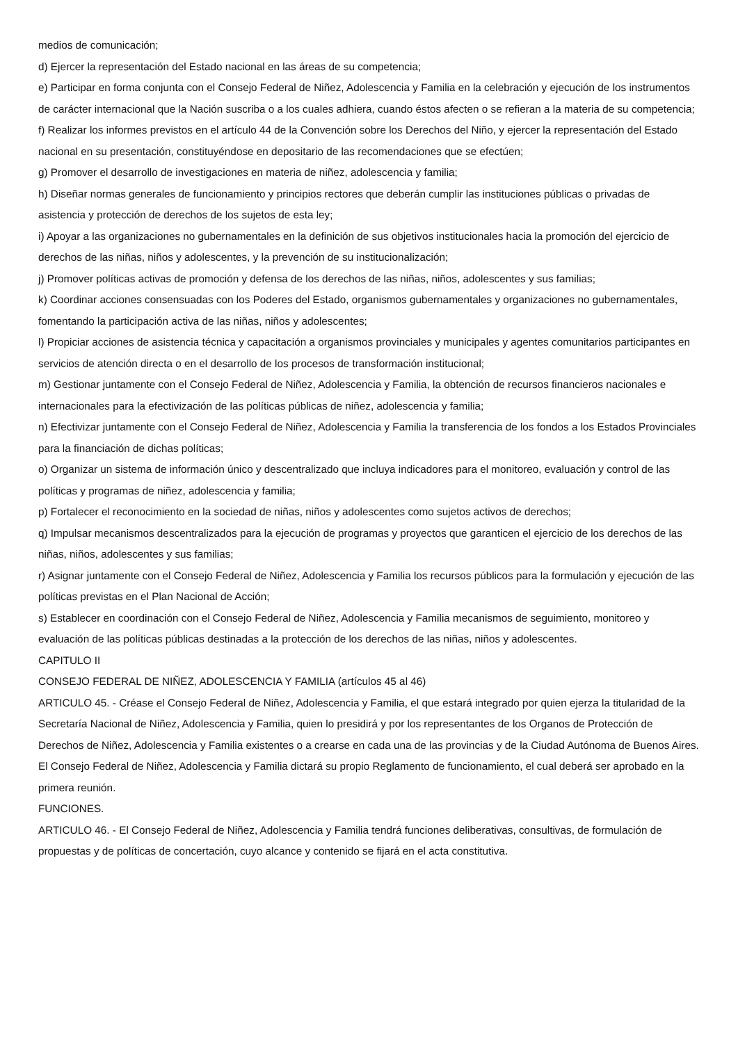medios de comunicación;
d) Ejercer la representación del Estado nacional en las áreas de su competencia;
e) Participar en forma conjunta con el Consejo Federal de Niñez, Adolescencia y Familia en la celebración y ejecución de los instrumentos de carácter internacional que la Nación suscriba o a los cuales adhiera, cuando éstos afecten o se refieran a la materia de su competencia;
f) Realizar los informes previstos en el artículo 44 de la Convención sobre los Derechos del Niño, y ejercer la representación del Estado nacional en su presentación, constituyéndose en depositario de las recomendaciones que se efectúen;
g) Promover el desarrollo de investigaciones en materia de niñez, adolescencia y familia;
h) Diseñar normas generales de funcionamiento y principios rectores que deberán cumplir las instituciones públicas o privadas de asistencia y protección de derechos de los sujetos de esta ley;
i) Apoyar a las organizaciones no gubernamentales en la definición de sus objetivos institucionales hacia la promoción del ejercicio de derechos de las niñas, niños y adolescentes, y la prevención de su institucionalización;
j) Promover políticas activas de promoción y defensa de los derechos de las niñas, niños, adolescentes y sus familias;
k) Coordinar acciones consensuadas con los Poderes del Estado, organismos gubernamentales y organizaciones no gubernamentales, fomentando la participación activa de las niñas, niños y adolescentes;
l) Propiciar acciones de asistencia técnica y capacitación a organismos provinciales y municipales y agentes comunitarios participantes en servicios de atención directa o en el desarrollo de los procesos de transformación institucional;
m) Gestionar juntamente con el Consejo Federal de Niñez, Adolescencia y Familia, la obtención de recursos financieros nacionales e internacionales para la efectivización de las políticas públicas de niñez, adolescencia y familia;
n) Efectivizar juntamente con el Consejo Federal de Niñez, Adolescencia y Familia la transferencia de los fondos a los Estados Provinciales para la financiación de dichas políticas;
o) Organizar un sistema de información único y descentralizado que incluya indicadores para el monitoreo, evaluación y control de las políticas y programas de niñez, adolescencia y familia;
p) Fortalecer el reconocimiento en la sociedad de niñas, niños y adolescentes como sujetos activos de derechos;
q) Impulsar mecanismos descentralizados para la ejecución de programas y proyectos que garanticen el ejercicio de los derechos de las niñas, niños, adolescentes y sus familias;
r) Asignar juntamente con el Consejo Federal de Niñez, Adolescencia y Familia los recursos públicos para la formulación y ejecución de las políticas previstas en el Plan Nacional de Acción;
s) Establecer en coordinación con el Consejo Federal de Niñez, Adolescencia y Familia mecanismos de seguimiento, monitoreo y evaluación de las políticas públicas destinadas a la protección de los derechos de las niñas, niños y adolescentes.
CAPITULO II
CONSEJO FEDERAL DE NIÑEZ, ADOLESCENCIA Y FAMILIA (artículos 45 al 46)
ARTICULO 45. - Créase el Consejo Federal de Niñez, Adolescencia y Familia, el que estará integrado por quien ejerza la titularidad de la Secretaría Nacional de Niñez, Adolescencia y Familia, quien lo presidirá y por los representantes de los Organos de Protección de Derechos de Niñez, Adolescencia y Familia existentes o a crearse en cada una de las provincias y de la Ciudad Autónoma de Buenos Aires.
El Consejo Federal de Niñez, Adolescencia y Familia dictará su propio Reglamento de funcionamiento, el cual deberá ser aprobado en la primera reunión.
FUNCIONES.
ARTICULO 46. - El Consejo Federal de Niñez, Adolescencia y Familia tendrá funciones deliberativas, consultivas, de formulación de propuestas y de políticas de concertación, cuyo alcance y contenido se fijará en el acta constitutiva.